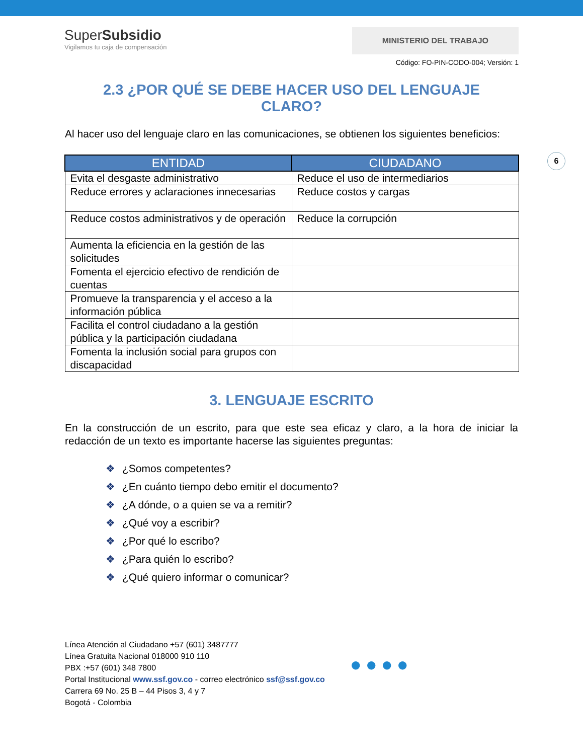SuperSubsidio
Vigilamos tu caja de compensación
MINISTERIO DEL TRABAJO
Código: FO-PIN-CODO-004; Versión: 1
6
2.3 ¿POR QUÉ SE DEBE HACER USO DEL LENGUAJE CLARO?
Al hacer uso del lenguaje claro en las comunicaciones, se obtienen los siguientes beneficios:
| ENTIDAD | CIUDADANO |
| --- | --- |
| Evita el desgaste administrativo | Reduce el uso de intermediarios |
| Reduce errores y aclaraciones innecesarias | Reduce costos y cargas |
| Reduce costos administrativos y de operación | Reduce la corrupción |
| Aumenta la eficiencia en la gestión de las solicitudes | |
| Fomenta el ejercicio efectivo de rendición de cuentas | |
| Promueve la transparencia y el acceso a la información pública | |
| Facilita el control ciudadano a la gestión pública y la participación ciudadana | |
| Fomenta la inclusión social para grupos con discapacidad | |
3. LENGUAJE ESCRITO
En la construcción de un escrito, para que este sea eficaz y claro, a la hora de iniciar la redacción de un texto es importante hacerse las siguientes preguntas:
❖ ¿Somos competentes?
❖ ¿En cuánto tiempo debo emitir el documento?
❖ ¿A dónde, o a quien se va a remitir?
❖ ¿Qué voy a escribir?
❖ ¿Por qué lo escribo?
❖ ¿Para quién lo escribo?
❖ ¿Qué quiero informar o comunicar?
Línea Atención al Ciudadano +57 (601) 3487777
Línea Gratuita Nacional 018000 910 110
PBX :+57 (601) 348 7800
Portal Institucional www.ssf.gov.co - correo electrónico ssf@ssf.gov.co
Carrera 69 No. 25 B – 44 Pisos 3, 4 y 7
Bogotá - Colombia
●●●●